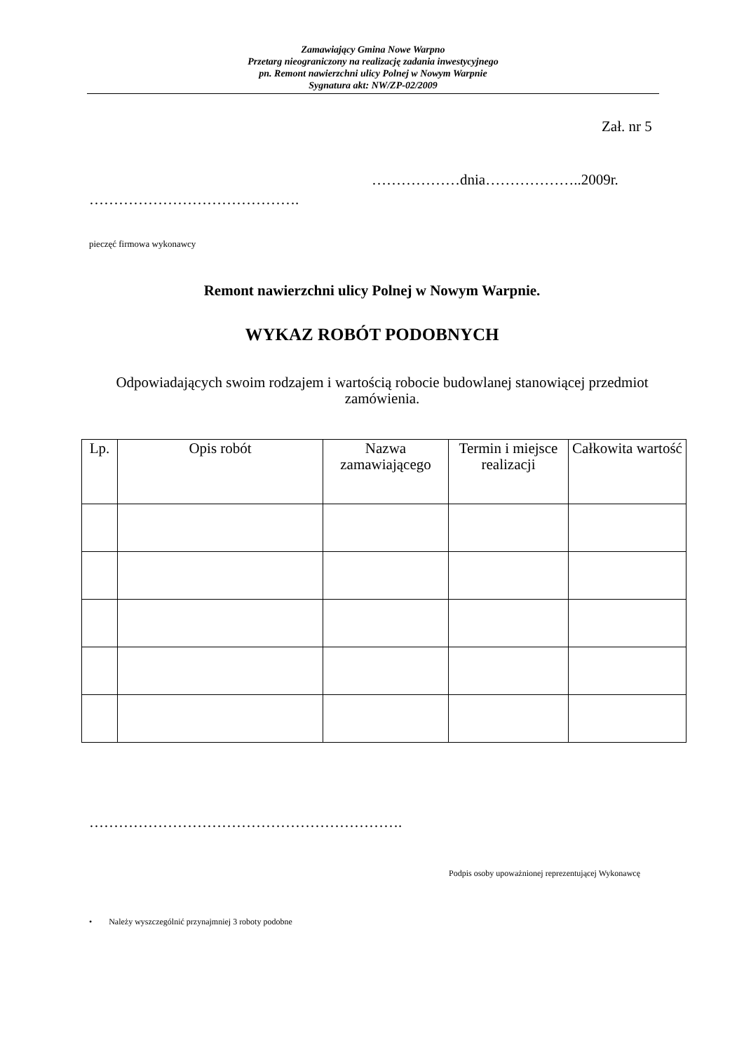Zamawiający Gmina Nowe Warpno
Przetarg nieograniczony na realizację zadania inwestycyjnego
pn. Remont nawierzchni ulicy Polnej w Nowym Warpnie
Sygnatura akt: NW/ZP-02/2009
Zał. nr 5
………………dnia………………..2009r.
…………………………………….
pieczęć firmowa wykonawcy
Remont nawierzchni ulicy Polnej w Nowym Warpnie.
WYKAZ ROBÓT PODOBNYCH
Odpowiadających swoim rodzajem i wartością robocie budowlanej stanowiącej przedmiot zamówienia.
| Lp. | Opis robót | Nazwa zamawiającego | Termin i miejsce realizacji | Całkowita wartość |
| --- | --- | --- | --- | --- |
……………………………………………………….
Podpis osoby upoważnionej reprezentującej Wykonawcę
• Należy wyszczególnić przynajmniej 3 roboty podobne